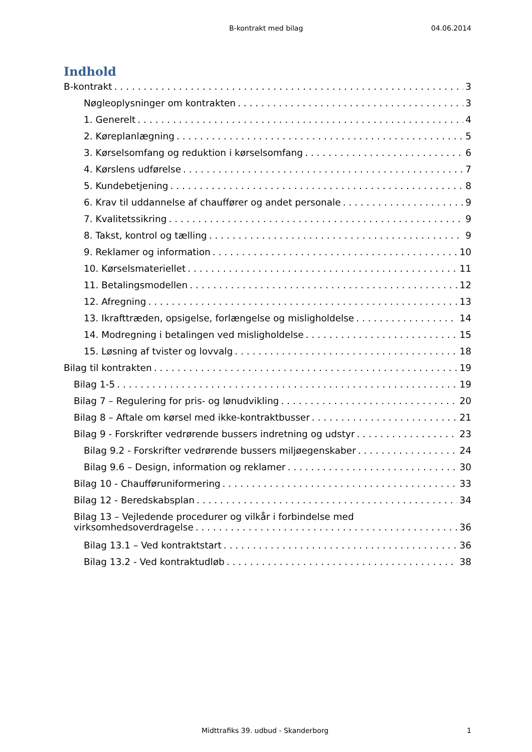B-kontrakt med bilag 04.06.2014
Indhold
B-kontrakt 3
Nøgleoplysninger om kontrakten 3
1. Generelt 4
2. Køreplanlægning 5
3. Kørselsomfang og reduktion i kørselsomfang 6
4. Kørslens udførelse 7
5. Kundebetjening 8
6. Krav til uddannelse af chauffører og andet personale 9
7. Kvalitetssikring 9
8. Takst, kontrol og tælling 9
9. Reklamer og information 10
10. Kørselsmateriellet 11
11. Betalingsmodellen 12
12. Afregning 13
13. Ikrafttræden, opsigelse, forlængelse og misligholdelse 14
14. Modregning i betalingen ved misligholdelse 15
15. Løsning af tvister og lovvalg 18
Bilag til kontrakten 19
Bilag 1-5 19
Bilag 7 – Regulering for pris- og lønudvikling 20
Bilag 8 – Aftale om kørsel med ikke-kontraktbusser 21
Bilag 9 - Forskrifter vedrørende bussers indretning og udstyr 23
Bilag 9.2 - Forskrifter vedrørende bussers miljøegenskaber 24
Bilag 9.6 – Design, information og reklamer 30
Bilag 10 - Chaufføruniformering 33
Bilag 12 - Beredskabsplan 34
Bilag 13 – Vejledende procedurer og vilkår i forbindelse med
virksomhedsoverdragelse 36
Bilag 13.1 – Ved kontraktstart 36
Bilag 13.2 - Ved kontraktudløb 38
Midttrafiks 39. udbud - Skanderborg 1